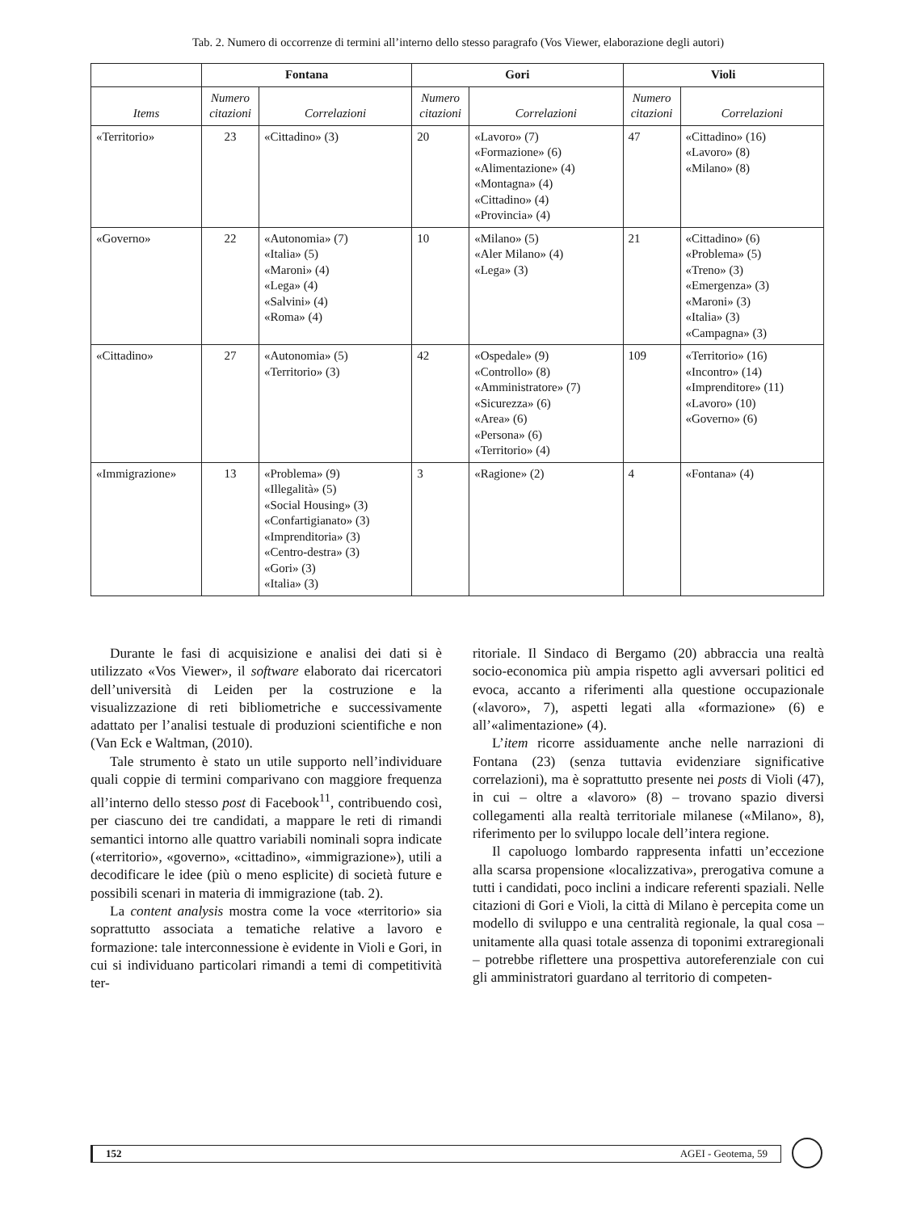Tab. 2. Numero di occorrenze di termini all’interno dello stesso paragrafo (Vos Viewer, elaborazione degli autori)
| | Fontana | | Gori | | Violi | |
| --- | --- | --- | --- | --- | --- | --- |
| Items | Numero citazioni | Correlazioni | Numero citazioni | Correlazioni | Numero citazioni | Correlazioni |
| «Territorio» | 23 | «Cittadino» (3) | 20 | «Lavoro» (7) «Formazione» (6) «Alimentazione» (4) «Montagna» (4) «Cittadino» (4) «Provincia» (4) | 47 | «Cittadino» (16) «Lavoro» (8) «Milano» (8) |
| «Governo» | 22 | «Autonomia» (7) «Italia» (5) «Maroni» (4) «Lega» (4) «Salvini» (4) «Roma» (4) | 10 | «Milano» (5) «Aler Milano» (4) «Lega» (3) | 21 | «Cittadino» (6) «Problema» (5) «Treno» (3) «Emergenza» (3) «Maroni» (3) «Italia» (3) «Campagna» (3) |
| «Cittadino» | 27 | «Autonomia» (5) «Territorio» (3) | 42 | «Ospedale» (9) «Controllo» (8) «Amministratore» (7) «Sicurezza» (6) «Area» (6) «Persona» (6) «Territorio» (4) | 109 | «Territorio» (16) «Incontro» (14) «Imprenditore» (11) «Lavoro» (10) «Governo» (6) |
| «Immigrazione» | 13 | «Problema» (9) «Illegalità» (5) «Social Housing» (3) «Confartigianato» (3) «Imprenditoria» (3) «Centro-destra» (3) «Gori» (3) «Italia» (3) | 3 | «Ragione» (2) | 4 | «Fontana» (4) |
Durante le fasi di acquisizione e analisi dei dati si è utilizzato «Vos Viewer», il software elaborato dai ricercatori dell’università di Leiden per la costruzione e la visualizzazione di reti bibliometriche e successivamente adattato per l’analisi testuale di produzioni scientifiche e non (Van Eck e Waltman, (2010).
Tale strumento è stato un utile supporto nell’individuare quali coppie di termini comparivano con maggiore frequenza all’interno dello stesso post di Facebook<sup>11</sup>, contribuendo così, per ciascuno dei tre candidati, a mappare le reti di rimandi semantici intorno alle quattro variabili nominali sopra indicate («territorio», «governo», «cittadino», «immigrazione»), utili a decodificare le idee (più o meno esplicite) di società future e possibili scenari in materia di immigrazione (tab. 2).
La content analysis mostra come la voce «territorio» sia soprattutto associata a tematiche relative a lavoro e formazione: tale interconnessione è evidente in Violi e Gori, in cui si individuano particolari rimandi a temi di competitività ter-
ritoriale. Il Sindaco di Bergamo (20) abbraccia una realtà socio-economica più ampia rispetto agli avversari politici ed evoca, accanto a riferimenti alla questione occupazionale («lavoro», 7), aspetti legati alla «formazione» (6) e all’«alimentazione» (4).
L’item ricorre assiduamente anche nelle narrazioni di Fontana (23) (senza tuttavia evidenziare significative correlazioni), ma è soprattutto presente nei posts di Violi (47), in cui – oltre a «lavoro» (8) – trovano spazio diversi collegamenti alla realtà territoriale milanese («Milano», 8), riferimento per lo sviluppo locale dell’intera regione.
Il capoluogo lombardo rappresenta infatti un’eccezione alla scarsa propensione «localizzativa», prerogativa comune a tutti i candidati, poco inclini a indicare referenti spaziali. Nelle citazioni di Gori e Violi, la città di Milano è percepita come un modello di sviluppo e una centralità regionale, la qual cosa – unitamente alla quasi totale assenza di toponimi extraregionali – potrebbe riflettere una prospettiva autoreferenziale con cui gli amministratori guardano al territorio di competen-
152 AGEI - Geotema, 59